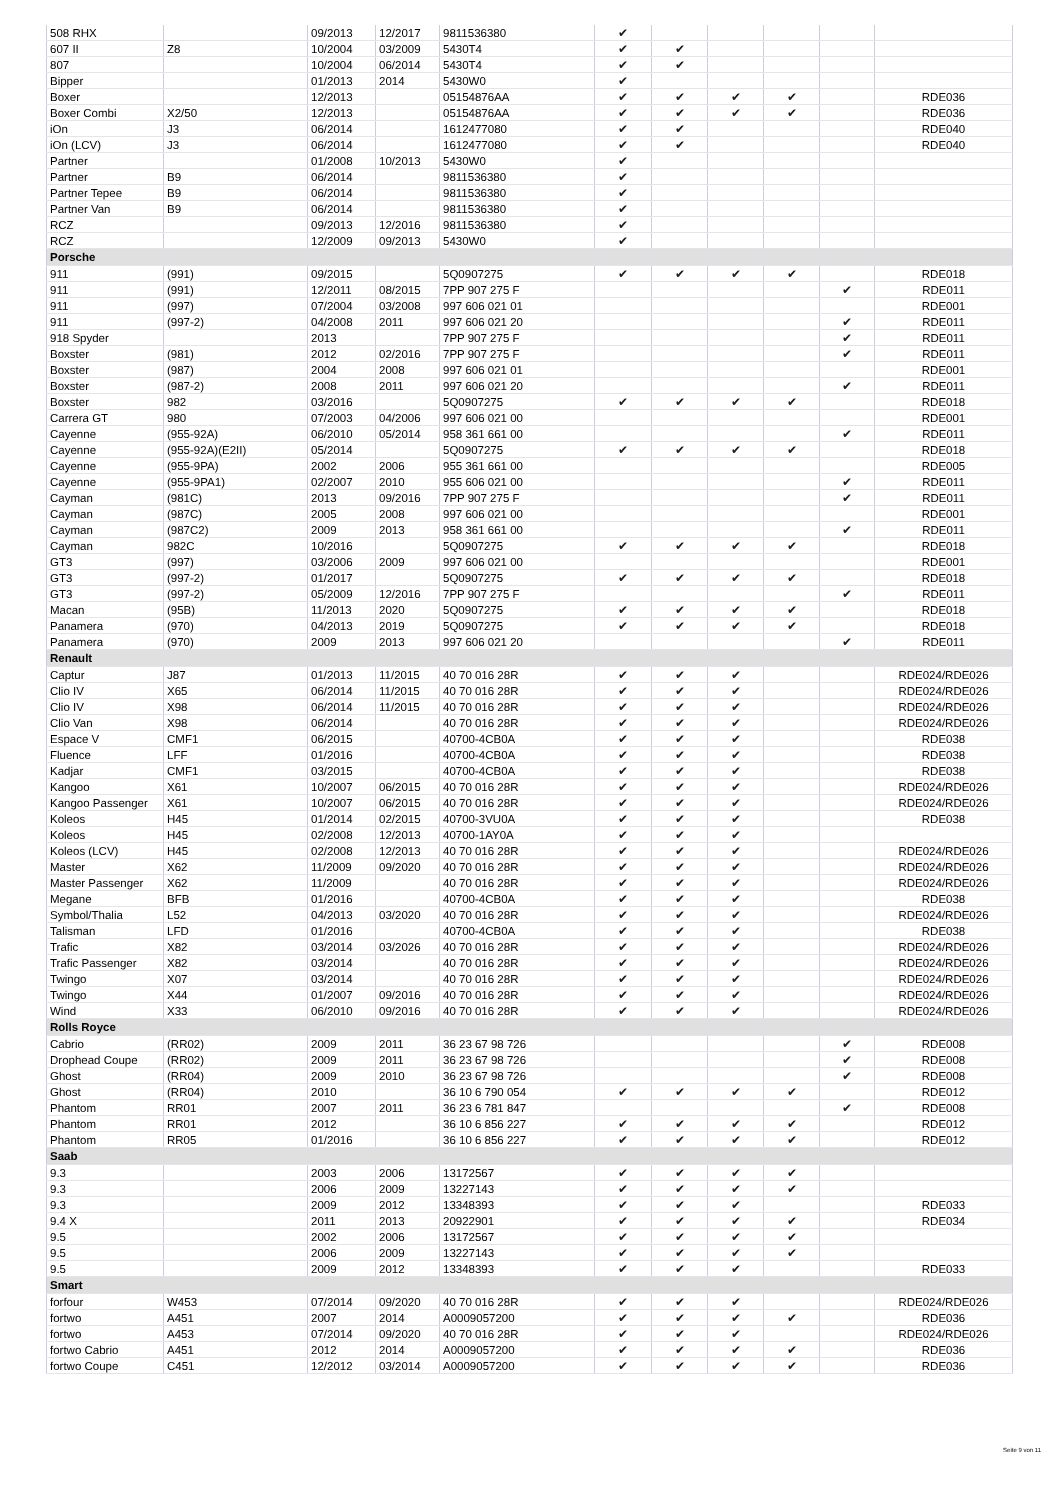| 508 RHX | | 09/2013 | 12/2017 | 9811536380 | ✔ | | | | | |
| 607 II | Z8 | 10/2004 | 03/2009 | 5430T4 | ✔ | ✔ | | | | |
| 807 | | 10/2004 | 06/2014 | 5430T4 | ✔ | ✔ | | | | |
| Bipper | | 01/2013 | 2014 | 5430W0 | ✔ | | | | | |
| Boxer | | 12/2013 | | 05154876AA | ✔ | ✔ | ✔ | ✔ | | RDE036 |
| Boxer Combi | X2/50 | 12/2013 | | 05154876AA | ✔ | ✔ | ✔ | ✔ | | RDE036 |
| iOn | J3 | 06/2014 | | 1612477080 | ✔ | ✔ | | | | RDE040 |
| iOn (LCV) | J3 | 06/2014 | | 1612477080 | ✔ | ✔ | | | | RDE040 |
| Partner | | 01/2008 | 10/2013 | 5430W0 | ✔ | | | | | |
| Partner | B9 | 06/2014 | | 9811536380 | ✔ | | | | | |
| Partner Tepee | B9 | 06/2014 | | 9811536380 | ✔ | | | | | |
| Partner Van | B9 | 06/2014 | | 9811536380 | ✔ | | | | | |
| RCZ | | 09/2013 | 12/2016 | 9811536380 | ✔ | | | | | |
| RCZ | | 12/2009 | 09/2013 | 5430W0 | ✔ | | | | | |
| Porsche | | | | | | | | | | |
| 911 | (991) | 09/2015 | | 5Q0907275 | ✔ | ✔ | ✔ | ✔ | | RDE018 |
| 911 | (991) | 12/2011 | 08/2015 | 7PP 907 275 F | | | | | ✔ | RDE011 |
| 911 | (997) | 07/2004 | 03/2008 | 997 606 021 01 | | | | | | RDE001 |
| 911 | (997-2) | 04/2008 | 2011 | 997 606 021 20 | | | | | ✔ | RDE011 |
| 918 Spyder | | 2013 | | 7PP 907 275 F | | | | | ✔ | RDE011 |
| Boxster | (981) | 2012 | 02/2016 | 7PP 907 275 F | | | | | ✔ | RDE011 |
| Boxster | (987) | 2004 | 2008 | 997 606 021 01 | | | | | | RDE001 |
| Boxster | (987-2) | 2008 | 2011 | 997 606 021 20 | | | | | ✔ | RDE011 |
| Boxster | 982 | 03/2016 | | 5Q0907275 | ✔ | ✔ | ✔ | ✔ | | RDE018 |
| Carrera GT | 980 | 07/2003 | 04/2006 | 997 606 021 00 | | | | | | RDE001 |
| Cayenne | (955-92A) | 06/2010 | 05/2014 | 958 361 661 00 | | | | | ✔ | RDE011 |
| Cayenne | (955-92A)(E2II) | 05/2014 | | 5Q0907275 | ✔ | ✔ | ✔ | ✔ | | RDE018 |
| Cayenne | (955-9PA) | 2002 | 2006 | 955 361 661 00 | | | | | | RDE005 |
| Cayenne | (955-9PA1) | 02/2007 | 2010 | 955 606 021 00 | | | | | ✔ | RDE011 |
| Cayman | (981C) | 2013 | 09/2016 | 7PP 907 275 F | | | | | ✔ | RDE011 |
| Cayman | (987C) | 2005 | 2008 | 997 606 021 00 | | | | | | RDE001 |
| Cayman | (987C2) | 2009 | 2013 | 958 361 661 00 | | | | | ✔ | RDE011 |
| Cayman | 982C | 10/2016 | | 5Q0907275 | ✔ | ✔ | ✔ | ✔ | | RDE018 |
| GT3 | (997) | 03/2006 | 2009 | 997 606 021 00 | | | | | | RDE001 |
| GT3 | (997-2) | 01/2017 | | 5Q0907275 | ✔ | ✔ | ✔ | ✔ | | RDE018 |
| GT3 | (997-2) | 05/2009 | 12/2016 | 7PP 907 275 F | | | | | ✔ | RDE011 |
| Macan | (95B) | 11/2013 | 2020 | 5Q0907275 | ✔ | ✔ | ✔ | ✔ | | RDE018 |
| Panamera | (970) | 04/2013 | 2019 | 5Q0907275 | ✔ | ✔ | ✔ | ✔ | | RDE018 |
| Panamera | (970) | 2009 | 2013 | 997 606 021 20 | | | | | ✔ | RDE011 |
| Renault | | | | | | | | | | |
| Captur | J87 | 01/2013 | 11/2015 | 40 70 016 28R | ✔ | ✔ | ✔ | | | RDE024/RDE026 |
| Clio IV | X65 | 06/2014 | 11/2015 | 40 70 016 28R | ✔ | ✔ | ✔ | | | RDE024/RDE026 |
| Clio IV | X98 | 06/2014 | 11/2015 | 40 70 016 28R | ✔ | ✔ | ✔ | | | RDE024/RDE026 |
| Clio Van | X98 | 06/2014 | | 40 70 016 28R | ✔ | ✔ | ✔ | | | RDE024/RDE026 |
| Espace V | CMF1 | 06/2015 | | 40700-4CB0A | ✔ | ✔ | ✔ | | | RDE038 |
| Fluence | LFF | 01/2016 | | 40700-4CB0A | ✔ | ✔ | ✔ | | | RDE038 |
| Kadjar | CMF1 | 03/2015 | | 40700-4CB0A | ✔ | ✔ | ✔ | | | RDE038 |
| Kangoo | X61 | 10/2007 | 06/2015 | 40 70 016 28R | ✔ | ✔ | ✔ | | | RDE024/RDE026 |
| Kangoo Passenger | X61 | 10/2007 | 06/2015 | 40 70 016 28R | ✔ | ✔ | ✔ | | | RDE024/RDE026 |
| Koleos | H45 | 01/2014 | 02/2015 | 40700-3VU0A | ✔ | ✔ | ✔ | | | RDE038 |
| Koleos | H45 | 02/2008 | 12/2013 | 40700-1AY0A | ✔ | ✔ | ✔ | | | |
| Koleos (LCV) | H45 | 02/2008 | 12/2013 | 40 70 016 28R | ✔ | ✔ | ✔ | | | RDE024/RDE026 |
| Master | X62 | 11/2009 | 09/2020 | 40 70 016 28R | ✔ | ✔ | ✔ | | | RDE024/RDE026 |
| Master Passenger | X62 | 11/2009 | | 40 70 016 28R | ✔ | ✔ | ✔ | | | RDE024/RDE026 |
| Megane | BFB | 01/2016 | | 40700-4CB0A | ✔ | ✔ | ✔ | | | RDE038 |
| Symbol/Thalia | L52 | 04/2013 | 03/2020 | 40 70 016 28R | ✔ | ✔ | ✔ | | | RDE024/RDE026 |
| Talisman | LFD | 01/2016 | | 40700-4CB0A | ✔ | ✔ | ✔ | | | RDE038 |
| Trafic | X82 | 03/2014 | 03/2026 | 40 70 016 28R | ✔ | ✔ | ✔ | | | RDE024/RDE026 |
| Trafic Passenger | X82 | 03/2014 | | 40 70 016 28R | ✔ | ✔ | ✔ | | | RDE024/RDE026 |
| Twingo | X07 | 03/2014 | | 40 70 016 28R | ✔ | ✔ | ✔ | | | RDE024/RDE026 |
| Twingo | X44 | 01/2007 | 09/2016 | 40 70 016 28R | ✔ | ✔ | ✔ | | | RDE024/RDE026 |
| Wind | X33 | 06/2010 | 09/2016 | 40 70 016 28R | ✔ | ✔ | ✔ | | | RDE024/RDE026 |
| Rolls Royce | | | | | | | | | | |
| Cabrio | (RR02) | 2009 | 2011 | 36 23 67 98 726 | | | | | ✔ | RDE008 |
| Drophead Coupe | (RR02) | 2009 | 2011 | 36 23 67 98 726 | | | | | ✔ | RDE008 |
| Ghost | (RR04) | 2009 | 2010 | 36 23 67 98 726 | | | | | ✔ | RDE008 |
| Ghost | (RR04) | 2010 | | 36 10 6 790 054 | ✔ | ✔ | ✔ | ✔ | | RDE012 |
| Phantom | RR01 | 2007 | 2011 | 36 23 6 781 847 | | | | | ✔ | RDE008 |
| Phantom | RR01 | 2012 | | 36 10 6 856 227 | ✔ | ✔ | ✔ | ✔ | | RDE012 |
| Phantom | RR05 | 01/2016 | | 36 10 6 856 227 | ✔ | ✔ | ✔ | ✔ | | RDE012 |
| Saab | | | | | | | | | | |
| 9.3 | | 2003 | 2006 | 13172567 | ✔ | ✔ | ✔ | ✔ | | |
| 9.3 | | 2006 | 2009 | 13227143 | ✔ | ✔ | ✔ | ✔ | | |
| 9.3 | | 2009 | 2012 | 13348393 | ✔ | ✔ | ✔ | | | RDE033 |
| 9.4 X | | 2011 | 2013 | 20922901 | ✔ | ✔ | ✔ | ✔ | | RDE034 |
| 9.5 | | 2002 | 2006 | 13172567 | ✔ | ✔ | ✔ | ✔ | | |
| 9.5 | | 2006 | 2009 | 13227143 | ✔ | ✔ | ✔ | ✔ | | |
| 9.5 | | 2009 | 2012 | 13348393 | ✔ | ✔ | ✔ | | | RDE033 |
| Smart | | | | | | | | | | |
| forfour | W453 | 07/2014 | 09/2020 | 40 70 016 28R | ✔ | ✔ | ✔ | | | RDE024/RDE026 |
| fortwo | A451 | 2007 | 2014 | A0009057200 | ✔ | ✔ | ✔ | ✔ | | RDE036 |
| fortwo | A453 | 07/2014 | 09/2020 | 40 70 016 28R | ✔ | ✔ | ✔ | | | RDE024/RDE026 |
| fortwo Cabrio | A451 | 2012 | 2014 | A0009057200 | ✔ | ✔ | ✔ | ✔ | | RDE036 |
| fortwo Coupe | C451 | 12/2012 | 03/2014 | A0009057200 | ✔ | ✔ | ✔ | ✔ | | RDE036 |
Seite 9 von 11